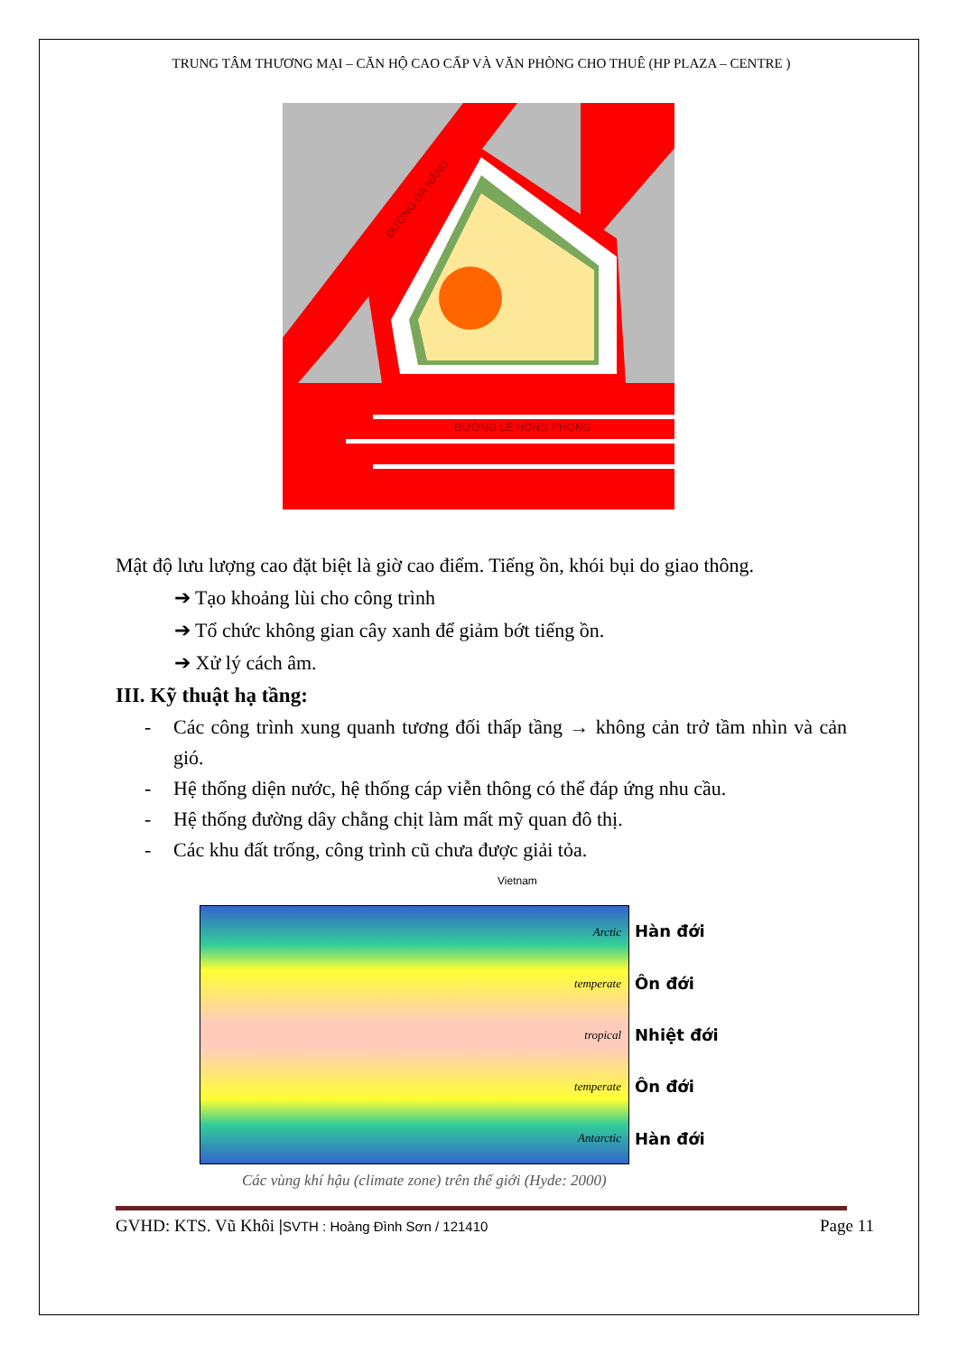TRUNG TÂM THƯƠNG MẠI – CĂN HỘ CAO CẤP VÀ VĂN PHÒNG CHO THUÊ (HP PLAZA – CENTRE )
ĐƯỜNG LÊ HỒNG PHONG
ĐƯỜNG ĐÀ NẴNG
Mật độ lưu lượng cao đặt biệt là giờ cao điểm. Tiếng ồn, khói bụi do giao thông.
➔ Tạo khoảng lùi cho công trình
➔ Tổ chức không gian cây xanh để giảm bớt tiếng ồn.
➔ Xử lý cách âm.
III. Kỹ thuật hạ tầng:
- Các công trình xung quanh tương đối thấp tầng → không cản trở tầm nhìn và cản gió.
- Hệ thống diện nước, hệ thống cáp viễn thông có thể đáp ứng nhu cầu.
- Hệ thống đường dây chằng chịt làm mất mỹ quan đô thị.
- Các khu đất trống, công trình cũ chưa được giải tỏa.
Vietnam
Arctic
temperate
tropical
temperate
Antarctic
Hàn đới
Ôn đới
Nhiệt đới
Ôn đới
Hàn đới
Các vùng khí hậu (climate zone) trên thế giới (Hyde: 2000)
GVHD: KTS. Vũ Khôi |SVTH : Hoàng Đình Sơn / 121410 Page 11